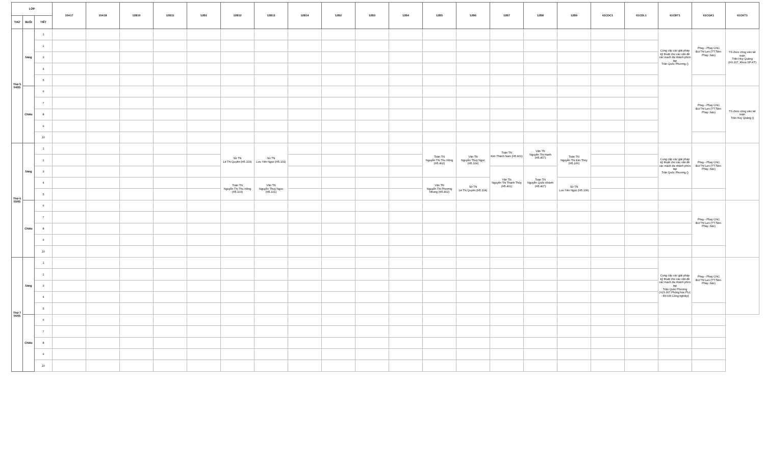| LỚP | | | 10A17 | 10A18 | 12B10 | 12B11 | 12B1 | 12B12 | 12B13 | 12B14 | 12B2 | 12B3 | 12B4 | 12B5 | 12B6 | 12B7 | 12B8 | 12B9 | 61CDC1 | 61CDL1 | 61CĐT1 | 61CGK1 | 61CKT1 |
| --- | --- | --- | --- | --- | --- | --- | --- | --- | --- | --- | --- | --- | --- | --- | --- | --- | --- | --- | --- | --- | --- | --- | --- |
| THỨ | BUỔI | TIẾT | | | | | | | | | | | | | | | | | | | | | |
| Thứ 5 04/05 | Sáng | 1 | | | | | | | | | | | | | | | | | | | Cung cấp các giải pháp kỹ thuật cho các vấn đề các mạch đa nhánh phức tạp Trần Quốc Phương () | Phay - Phay CNC Bùi Thị Len (TT.Tiện-Phay- bào) | Tổ chức công việc kế toán Trần Huy Quảng (H3.207_Khoa SP-KT) |
| | | 2 | | | | | | | | | | | | | | | | | | | | | |
| | | 3 | | | | | | | | | | | | | | | | | | | | | |
| | | 4 | | | | | | | | | | | | | | | | | | | | | |
| | | 5 | | | | | | | | | | | | | | | | | | | | | |
| | Chiều | 6 | | | | | | | | | | | | | | | | | | | | Phay - Phay CNC Bùi Thị Len (TT.Tiện-Phay- bào) | Tổ chức công việc kế toán Trần Huy Quảng () |
| | | 7 | | | | | | | | | | | | | | | | | | | | | |
| | | 8 | | | | | | | | | | | | | | | | | | | | | |
| | | 9 | | | | | | | | | | | | | | | | | | | | | |
| | | 10 | | | | | | | | | | | | | | | | | | | | | |
| Thứ 6 05/05 | Sáng | 1 | | | | | | Sử TN Lê Thị Quyên (H5.103) | Sử TN Lưu Yến Ngọc (H5.101) | | | | | Toán TN Nguyễn Thị Thu Hồng (H5.402) | Văn TN Nguyễn Thuý Ngọc (H5.104) | Toán TN Kim Thành Nam (H5.401) | Văn TN Nguyễn Thị Hạnh (H5.407) | Toán TN Nguyễn Thị Kim Thúy (H5.106) | | | Cung cấp các giải pháp kỹ thuật cho các vấn đề các mạch đa nhánh phức tạp Trần Quốc Phương () | Phay - Phay CNC Bùi Thị Len (TT.Tiện-Phay- bào) | |
| | | 2 | | | | | | | | | | | | | | | | | | | | | |
| | | 3 | | | | | | | | | | | | | | Văn TN Nguyễn Thị Thanh Thủy (H5.401) | Toán TN Nguyễn Quốc Khánh (H5.407) | | | | | | |
| | | 4 | | | | | | Toán TN Nguyễn Thị Thu Hồng (H5.103) | Văn TN Nguyễn Thuý Ngọc (H5.101) | | | | | Văn TN Nguyễn Thị Phương Nhung (H5.402) | Sử TN Lê Thị Quyên (H5.104) | | | Sử TN Lưu Yến Ngọc (H5.106) | | | | | |
| | | 5 | | | | | | | | | | | | | | | | | | | | | |
| | Chiều | 6 | | | | | | | | | | | | | | | | | | | | Phay - Phay CNC Bùi Thị Len (TT.Tiện-Phay- bào) | |
| | | 7 | | | | | | | | | | | | | | | | | | | | | |
| | | 8 | | | | | | | | | | | | | | | | | | | | | |
| | | 9 | | | | | | | | | | | | | | | | | | | | | |
| | | 10 | | | | | | | | | | | | | | | | | | | | | |
| Thứ 7 06/05 | Sáng | 1 | | | | | | | | | | | | | | | | | | | Cung cấp các giải pháp kỹ thuật cho các vấn đề các mạch đa nhánh phức tạp Trần Quốc Phương (X23.307.Phòng học PLC - Rô bốt Công nghiệp) | Phay - Phay CNC Bùi Thị Len (TT.Tiện-Phay- bào) | |
| | | 2 | | | | | | | | | | | | | | | | | | | | | |
| | | 3 | | | | | | | | | | | | | | | | | | | | | |
| | | 4 | | | | | | | | | | | | | | | | | | | | | |
| | | 5 | | | | | | | | | | | | | | | | | | | | | |
| | Chiều | 6 | | | | | | | | | | | | | | | | | | | | | |
| | | 7 | | | | | | | | | | | | | | | | | | | | | |
| | | 8 | | | | | | | | | | | | | | | | | | | | | |
| | | 9 | | | | | | | | | | | | | | | | | | | | | |
| | | 10 | | | | | | | | | | | | | | | | | | | | | |